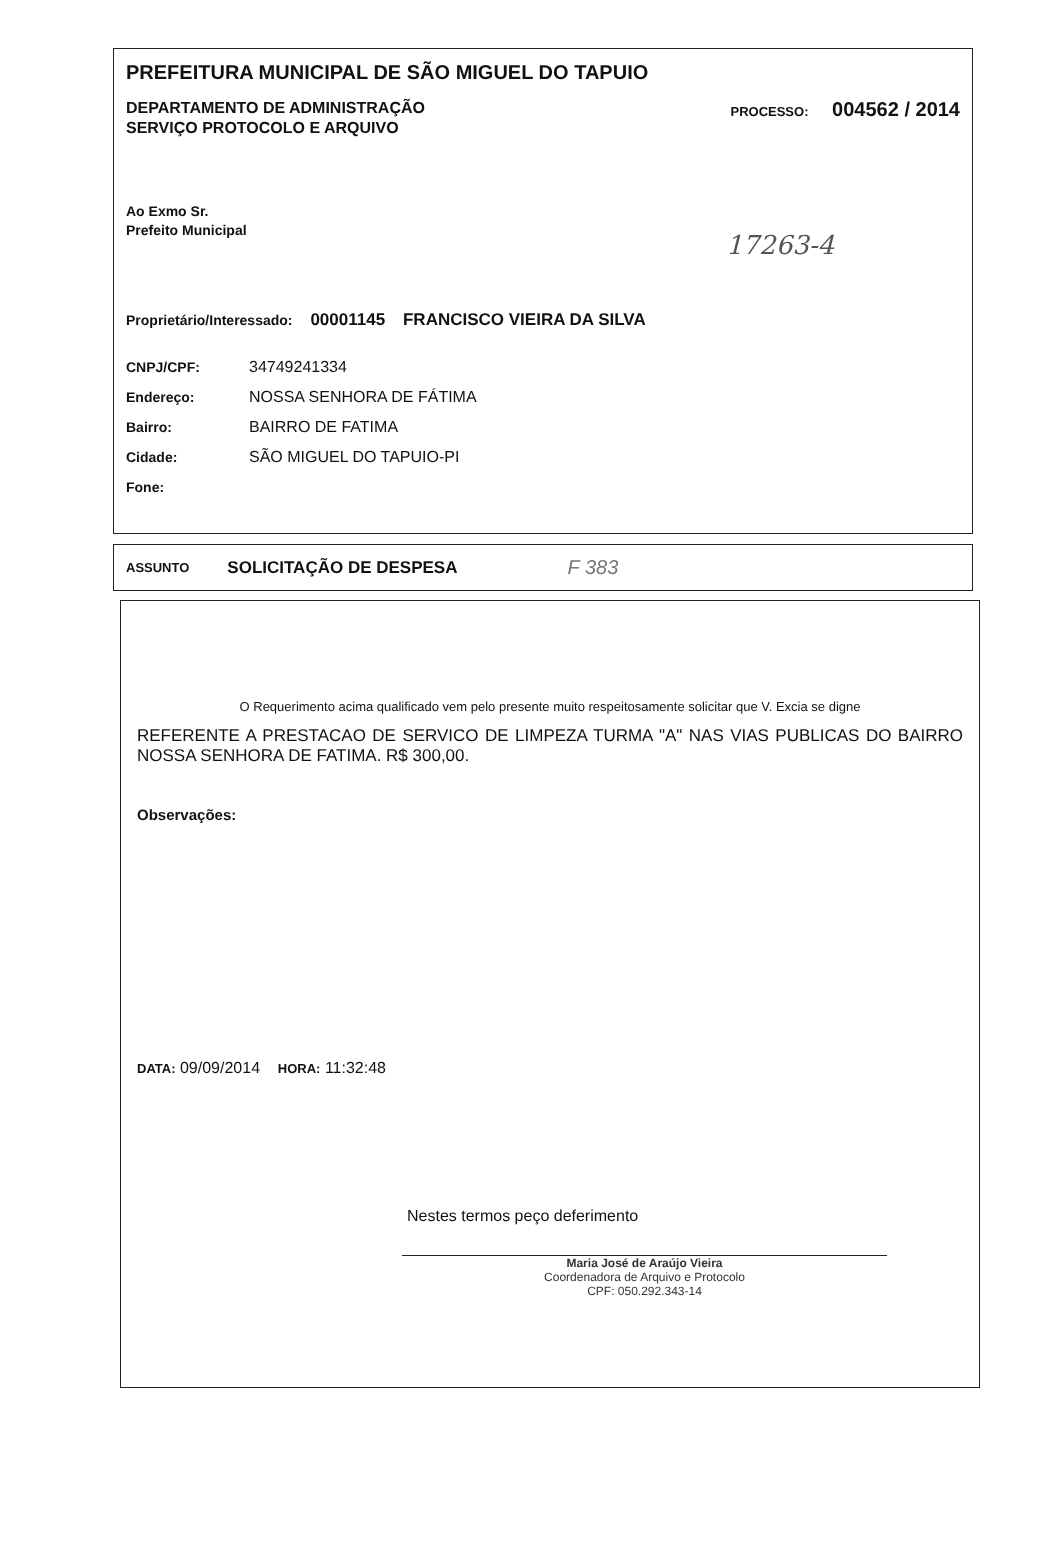PREFEITURA MUNICIPAL DE SÃO MIGUEL DO TAPUIO
DEPARTAMENTO DE ADMINISTRAÇÃO
SERVIÇO PROTOCOLO E ARQUIVO
PROCESSO: 004562 / 2014
Ao Exmo Sr.
Prefeito Municipal
17263-4
Proprietário/Interessado: 00001145 FRANCISCO VIEIRA DA SILVA
| CNPJ/CPF: | 34749241334 |
| Endereço: | NOSSA SENHORA DE FÁTIMA |
| Bairro: | BAIRRO DE FATIMA |
| Cidade: | SÃO MIGUEL DO TAPUIO-PI |
| Fone: | |
ASSUNTO SOLICITAÇÃO DE DESPESA F 383
O Requerimento acima qualificado vem pelo presente muito respeitosamente solicitar que V. Excia se digne
REFERENTE A PRESTACAO DE SERVICO DE LIMPEZA TURMA "A" NAS VIAS PUBLICAS DO BAIRRO NOSSA SENHORA DE FATIMA. R$ 300,00.
Observações:
DATA: 09/09/2014 HORA: 11:32:48
Nestes termos peço deferimento
Maria José de Araújo Vieira
Coordenadora de Arquivo e Protocolo
CPF: 050.292.343-14